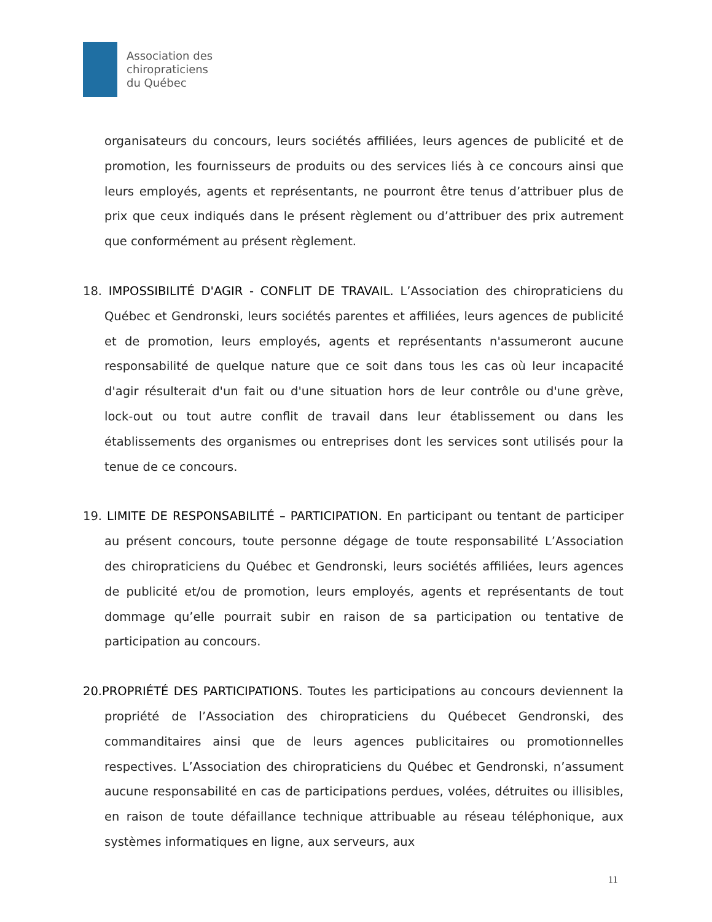Association des
chiropraticiens
du Québec
organisateurs du concours, leurs sociétés affiliées, leurs agences de publicité et de promotion, les fournisseurs de produits ou des services liés à ce concours ainsi que leurs employés, agents et représentants, ne pourront être tenus d’attribuer plus de prix que ceux indiqués dans le présent règlement ou d’attribuer des prix autrement que conformément au présent règlement.
18. IMPOSSIBILITÉ D'AGIR - CONFLIT DE TRAVAIL. L’Association des chiropraticiens du Québec et Gendronski, leurs sociétés parentes et affiliées, leurs agences de publicité et de promotion, leurs employés, agents et représentants n'assumeront aucune responsabilité de quelque nature que ce soit dans tous les cas où leur incapacité d'agir résulterait d'un fait ou d'une situation hors de leur contrôle ou d'une grève, lock-out ou tout autre conflit de travail dans leur établissement ou dans les établissements des organismes ou entreprises dont les services sont utilisés pour la tenue de ce concours.
19. LIMITE DE RESPONSABILITÉ – PARTICIPATION. En participant ou tentant de participer au présent concours, toute personne dégage de toute responsabilité L’Association des chiropraticiens du Québec et Gendronski, leurs sociétés affiliées, leurs agences de publicité et/ou de promotion, leurs employés, agents et représentants de tout dommage qu’elle pourrait subir en raison de sa participation ou tentative de participation au concours.
20.PROPRIÉTÉ DES PARTICIPATIONS. Toutes les participations au concours deviennent la propriété de l’Association des chiropraticiens du Québecet Gendronski, des commanditaires ainsi que de leurs agences publicitaires ou promotionnelles respectives. L’Association des chiropraticiens du Québec et Gendronski, n’assument aucune responsabilité en cas de participations perdues, volées, détruites ou illisibles, en raison de toute défaillance technique attribuable au réseau téléphonique, aux systèmes informatiques en ligne, aux serveurs, aux
11